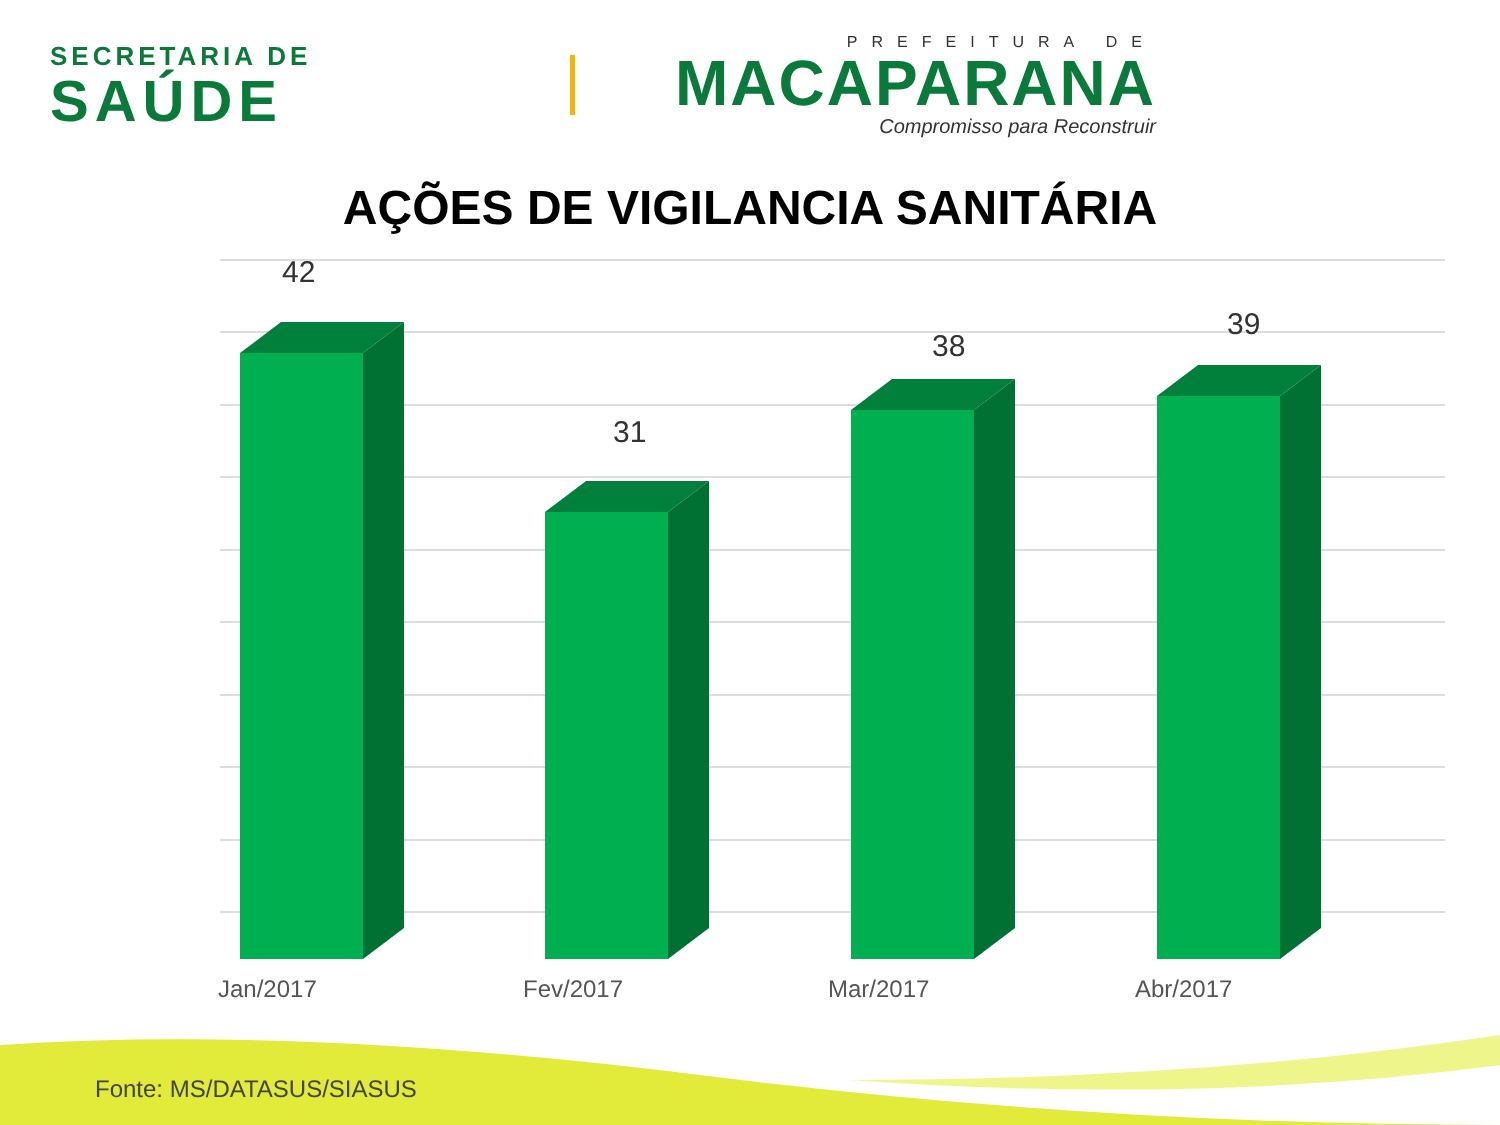SECRETARIA DE
SAÚDE
PREFEITURA DE
MACAPARANA
Compromisso para Reconstruir
AÇÕES DE VIGILANCIA SANITÁRIA
42
31
38
39
Jan/2017 Fev/2017 Mar/2017 Abr/2017
Fonte: MS/DATASUS/SIASUS